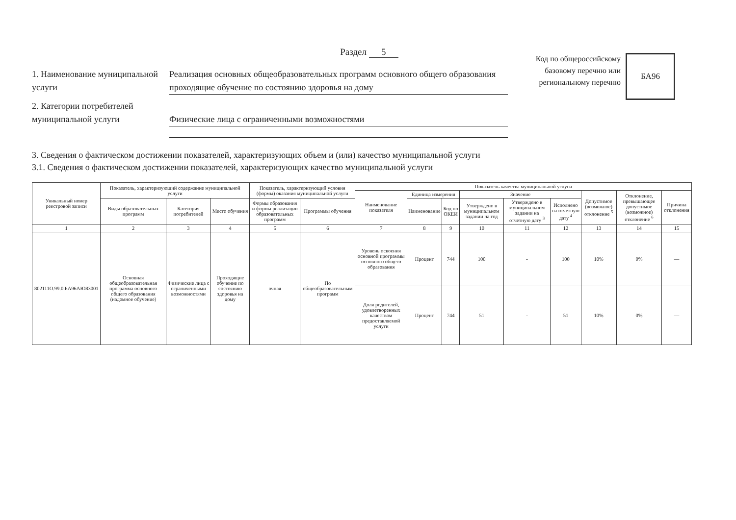Раздел 5
1. Наименование муниципальной услуги
Реализация основных общеобразовательных программ основного общего образования проходящие обучение по состоянию здоровья на дому
2. Категории потребителей муниципальной услуги
Физические лица с ограниченными возможностями
Код по общероссийскому базовому перечню или региональному перечню
БА96
3. Сведения о фактическом достижении показателей, характеризующих объем и (или) качество муниципальной услуги
3.1. Сведения о фактическом достижении показателей, характеризующих качество муниципальной услуги
| Уникальный номер реестровой записи | Показатель, характеризующий содержание муниципальной услуги | | | Показатель, характеризующий условия (формы) оказания муниципальной услуги | | Показатель качества муниципальной услуги | | | | | | | | |
| --- | --- | --- | --- | --- | --- | --- | --- | --- | --- | --- | --- | --- | --- | --- |
| | | | | | | Наименование показателя | Единица измерения | | Значение | | | Допустимое (возможное) отклонение <sup>5</sup> | Отклонение, превышающее допустимое (возможное) отклонение <sup>6</sup> | Причина отклонения |
| | Виды образовательных программ | Категория потребителей | Место обучения | Формы образования и формы реализации образовательных программ | Программы обучения | | Наименование | Код по ОКЕИ | Утверждено в муниципальном задании на год | Утверждено в муниципальном задании на отчетную дату <sup>3</sup> | Исполнено на отчетную дату <sup>4</sup> | | | |
| 1 | 2 | 3 | 4 | 5 | 6 | 7 | 8 | 9 | 10 | 11 | 12 | 13 | 14 | 15 |
| 802111О.99.0.БА96АЮ83001 | Основная общеобразовательная программа основного общего образования (надомное обучение) | Физические лица с ограниченными возможностями | Проходящие обучение по состоянию здоровья на дому | очная | По общеобразовательным программ | Уровень освоения основной программы основного общего образования | Процент | 744 | 100 | - | 100 | 10% | 0% | — |
| | | | | | | Доля родителей, удовлетворенных качеством предоставляемой услуги | Процент | 744 | 51 | - | 51 | 10% | 0% | — |